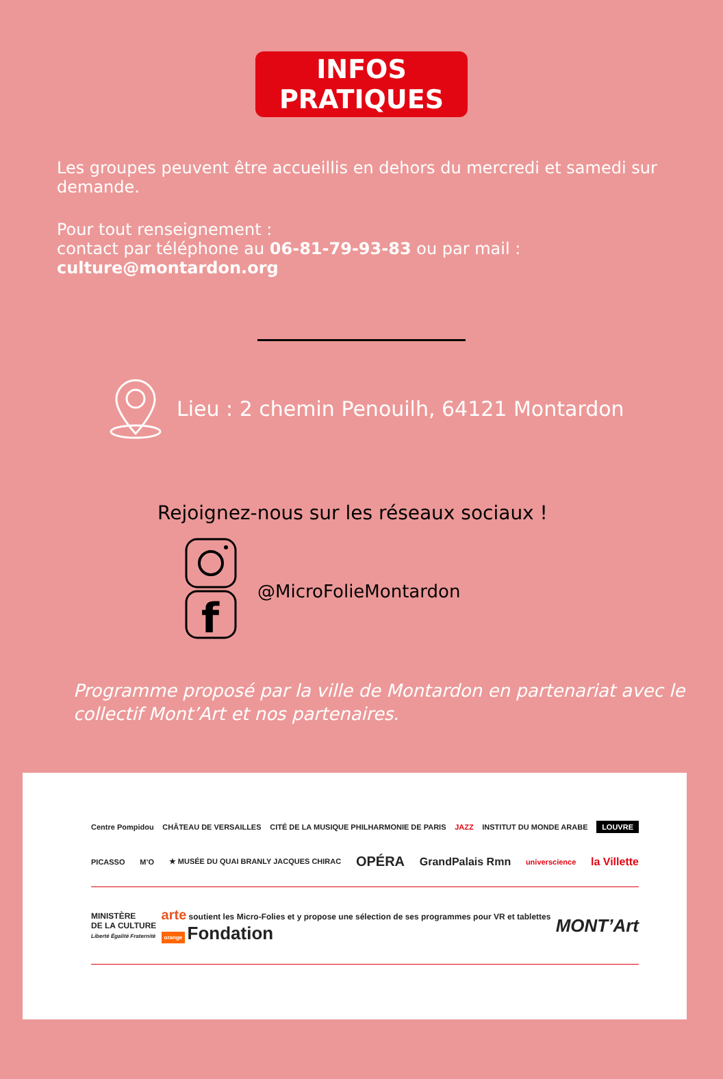INFOS PRATIQUES
Les groupes peuvent être accueillis en dehors du mercredi et samedi sur demande.
Pour tout renseignement :
contact par téléphone au 06-81-79-93-83 ou par mail : culture@montardon.org
Lieu : 2 chemin Penouilh, 64121 Montardon
Rejoignez-nous sur les réseaux sociaux !
f
@MicroFolieMontardon
Programme proposé par la ville de Montardon en partenariat avec le
collectif Mont’Art et nos partenaires.
Centre Pompidou CHÂTEAU DE VERSAILLES CITÉ DE LA MUSIQUE PHILHARMONIE DE PARIS JAZZ INSTITUT DU MONDE ARABE LOUVRE
PICASSO M’O ★ MUSÉE DU QUAI BRANLY JACQUES CHIRAC OPÉRA GrandPalais Rmn universcience la Villette
MINISTÈRE
DE LA CULTURE
Liberté Égalité Fraternité arte soutient les Micro-Folies et y propose une sélection de ses programmes pour VR et tablettes
orange Fondation MONT’Art